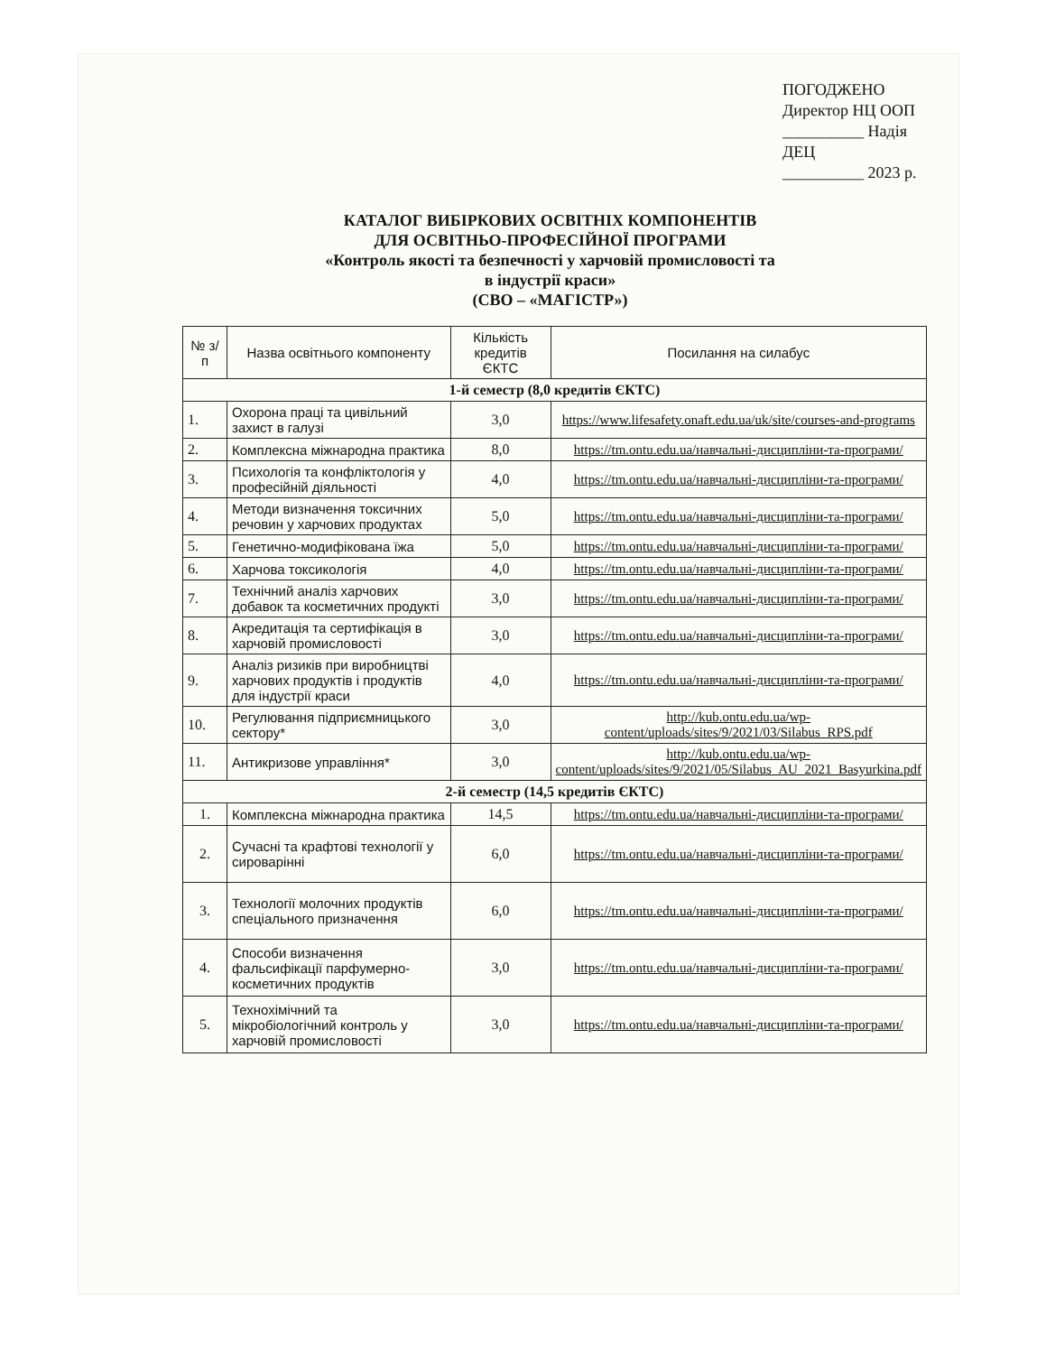ПОГОДЖЕНО
Директор НЦ ООП
__________ Надія ДЕЦ
__________ 2023 р.
КАТАЛОГ ВИБІРКОВИХ ОСВІТНІХ КОМПОНЕНТІВ
ДЛЯ ОСВІТНЬО-ПРОФЕСІЙНОЇ ПРОГРАМИ
«Контроль якості та безпечності у харчовій промисловості та
в індустрії краси»
(СВО – «МАГІСТР»)
| № з/п | Назва освітнього компоненту | Кількість кредитів ЄКТС | Посилання на силабус |
| --- | --- | --- | --- |
| 1-й семестр (8,0 кредитів ЄКТС) | | | |
| 1. | Охорона праці та цивільний захист в галузі | 3,0 | https://www.lifesafety.onaft.edu.ua/uk/site/courses-and-programs |
| 2. | Комплексна міжнародна практика | 8,0 | https://tm.ontu.edu.ua/навчальні-дисципліни-та-програми/ |
| 3. | Психологія та конфліктологія у професійній діяльності | 4,0 | https://tm.ontu.edu.ua/навчальні-дисципліни-та-програми/ |
| 4. | Методи визначення токсичних речовин у харчових продуктах | 5,0 | https://tm.ontu.edu.ua/навчальні-дисципліни-та-програми/ |
| 5. | Генетично-модифікована їжа | 5,0 | https://tm.ontu.edu.ua/навчальні-дисципліни-та-програми/ |
| 6. | Харчова токсикологія | 4,0 | https://tm.ontu.edu.ua/навчальні-дисципліни-та-програми/ |
| 7. | Технічний аналіз харчових добавок та косметичних продукті | 3,0 | https://tm.ontu.edu.ua/навчальні-дисципліни-та-програми/ |
| 8. | Акредитація та сертифікація в харчовій промисловості | 3,0 | https://tm.ontu.edu.ua/навчальні-дисципліни-та-програми/ |
| 9. | Аналіз ризиків при виробництві харчових продуктів і продуктів для індустрії краси | 4,0 | https://tm.ontu.edu.ua/навчальні-дисципліни-та-програми/ |
| 10. | Регулювання підприємницького сектору* | 3,0 | http://kub.ontu.edu.ua/wp-content/uploads/sites/9/2021/03/Silabus_RPS.pdf |
| 11. | Антикризове управління* | 3,0 | http://kub.ontu.edu.ua/wp-content/uploads/sites/9/2021/05/Silabus_AU_2021_Basyurkina.pdf |
| 2-й семестр (14,5 кредитів ЄКТС) | | | |
| 1. | Комплексна міжнародна практика | 14,5 | https://tm.ontu.edu.ua/навчальні-дисципліни-та-програми/ |
| 2. | Сучасні та крафтові технології у сироварінні | 6,0 | https://tm.ontu.edu.ua/навчальні-дисципліни-та-програми/ |
| 3. | Технології молочних продуктів спеціального призначення | 6,0 | https://tm.ontu.edu.ua/навчальні-дисципліни-та-програми/ |
| 4. | Способи визначення фальсифікації парфумерно-косметичних продуктів | 3,0 | https://tm.ontu.edu.ua/навчальні-дисципліни-та-програми/ |
| 5. | Технохімічний та мікробіологічний контроль у харчовій промисловості | 3,0 | https://tm.ontu.edu.ua/навчальні-дисципліни-та-програми/ |